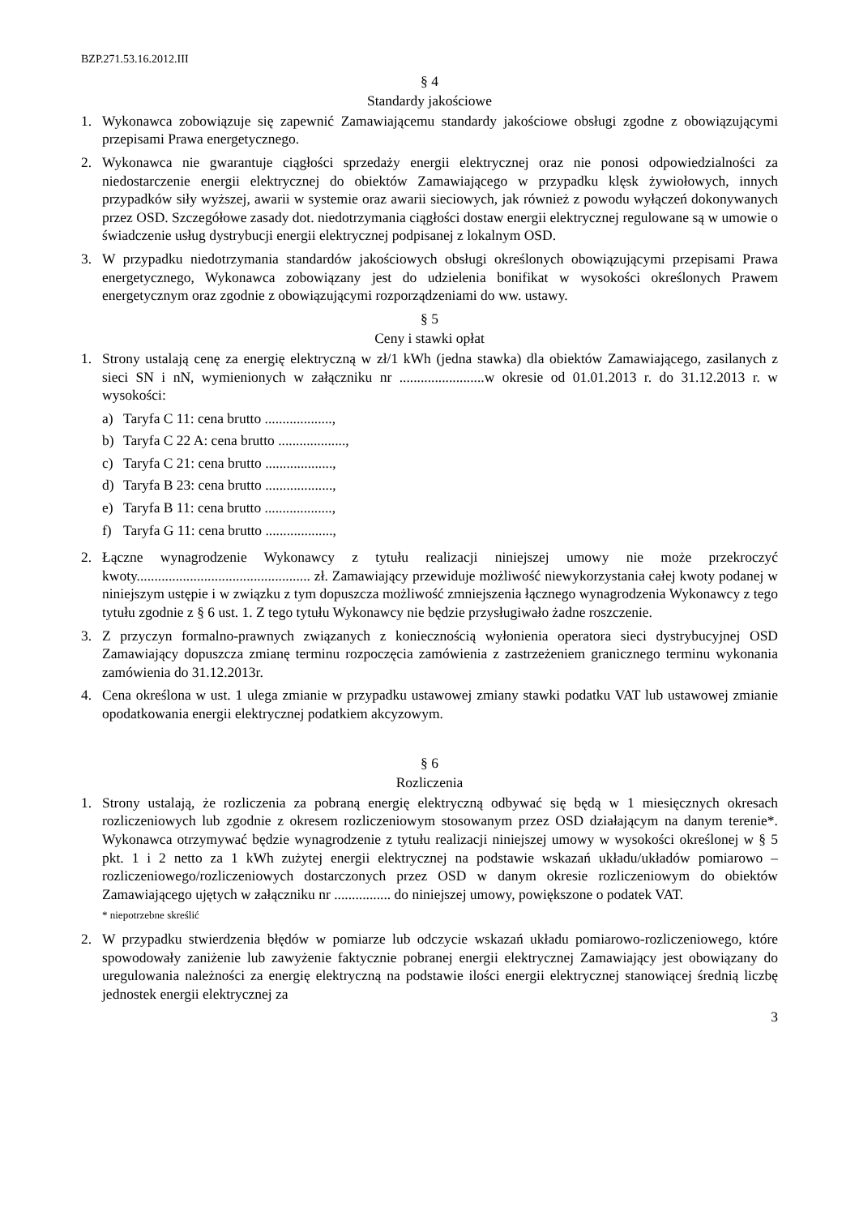BZP.271.53.16.2012.III
§ 4
Standardy jakościowe
1. Wykonawca zobowiązuje się zapewnić Zamawiającemu standardy jakościowe obsługi zgodne z obowiązującymi przepisami Prawa energetycznego.
2. Wykonawca nie gwarantuje ciągłości sprzedaży energii elektrycznej oraz nie ponosi odpowiedzialności za niedostarczenie energii elektrycznej do obiektów Zamawiającego w przypadku klęsk żywiołowych, innych przypadków siły wyższej, awarii w systemie oraz awarii sieciowych, jak również z powodu wyłączeń dokonywanych przez OSD. Szczegółowe zasady dot. niedotrzymania ciągłości dostaw energii elektrycznej regulowane są w umowie o świadczenie usług dystrybucji energii elektrycznej podpisanej z lokalnym OSD.
3. W przypadku niedotrzymania standardów jakościowych obsługi określonych obowiązującymi przepisami Prawa energetycznego, Wykonawca zobowiązany jest do udzielenia bonifikat w wysokości określonych Prawem energetycznym oraz zgodnie z obowiązującymi rozporządzeniami do ww. ustawy.
§ 5
Ceny i stawki opłat
1. Strony ustalają cenę za energię elektryczną w zł/1 kWh (jedna stawka) dla obiektów Zamawiającego, zasilanych z sieci SN i nN, wymienionych w załączniku nr ........................w okresie od 01.01.2013 r. do 31.12.2013 r. w wysokości:
a) Taryfa C 11: cena brutto ...................,
b) Taryfa C 22 A: cena brutto ...................,
c) Taryfa C 21: cena brutto ...................,
d) Taryfa B 23: cena brutto ...................,
e) Taryfa B 11: cena brutto ...................,
f) Taryfa G 11: cena brutto ...................,
2. Łączne wynagrodzenie Wykonawcy z tytułu realizacji niniejszej umowy nie może przekroczyć kwoty................................................. zł. Zamawiający przewiduje możliwość niewykorzystania całej kwoty podanej w niniejszym ustępie i w związku z tym dopuszcza możliwość zmniejszenia łącznego wynagrodzenia Wykonawcy z tego tytułu zgodnie z § 6 ust. 1. Z tego tytułu Wykonawcy nie będzie przysługiwało żadne roszczenie.
3. Z przyczyn formalno-prawnych związanych z koniecznością wyłonienia operatora sieci dystrybucyjnej OSD Zamawiający dopuszcza zmianę terminu rozpoczęcia zamówienia z zastrzeżeniem granicznego terminu wykonania zamówienia do 31.12.2013r.
4. Cena określona w ust. 1 ulega zmianie w przypadku ustawowej zmiany stawki podatku VAT lub ustawowej zmianie opodatkowania energii elektrycznej podatkiem akcyzowym.
§ 6
Rozliczenia
1. Strony ustalają, że rozliczenia za pobraną energię elektryczną odbywać się będą w 1 miesięcznych okresach rozliczeniowych lub zgodnie z okresem rozliczeniowym stosowanym przez OSD działającym na danym terenie*. Wykonawca otrzymywać będzie wynagrodzenie z tytułu realizacji niniejszej umowy w wysokości określonej w § 5 pkt. 1 i 2 netto za 1 kWh zużytej energii elektrycznej na podstawie wskazań układu/układów pomiarowo – rozliczeniowego/rozliczeniowych dostarczonych przez OSD w danym okresie rozliczeniowym do obiektów Zamawiającego ujętych w załączniku nr ................ do niniejszej umowy, powiększone o podatek VAT.
* niepotrzebne skreślić
2. W przypadku stwierdzenia błędów w pomiarze lub odczycie wskazań układu pomiarowo-rozliczeniowego, które spowodowały zaniżenie lub zawyżenie faktycznie pobranej energii elektrycznej Zamawiający jest obowiązany do uregulowania należności za energię elektryczną na podstawie ilości energii elektrycznej stanowiącej średnią liczbę jednostek energii elektrycznej za
3